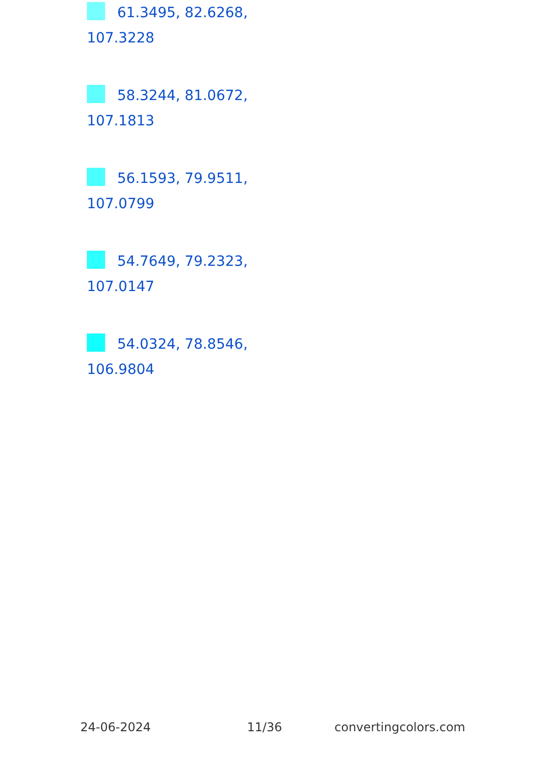61.3495, 82.6268, 107.3228
58.3244, 81.0672, 107.1813
56.1593, 79.9511, 107.0799
54.7649, 79.2323, 107.0147
54.0324, 78.8546, 106.9804
24-06-2024 11/36 convertingcolors.com